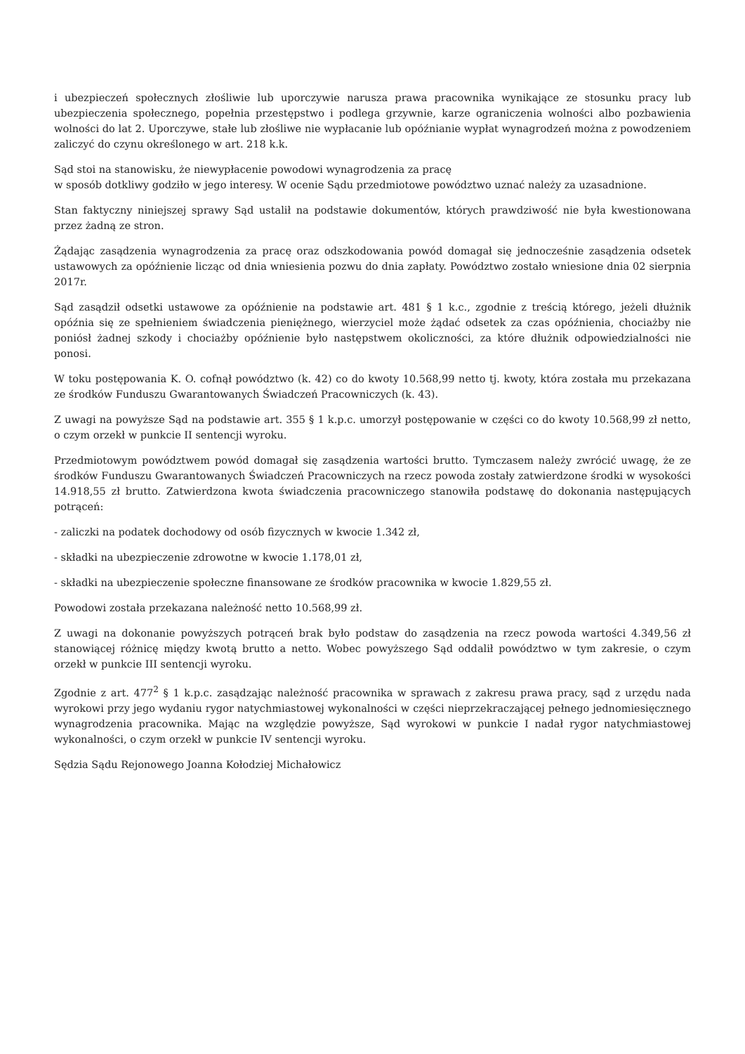i ubezpieczeń społecznych złośliwie lub uporczywie narusza prawa pracownika wynikające ze stosunku pracy lub ubezpieczenia społecznego, popełnia przestępstwo i podlega grzywnie, karze ograniczenia wolności albo pozbawienia wolności do lat 2. Uporczywe, stałe lub złośliwe nie wypłacanie lub opóźnianie wypłat wynagrodzeń można z powodzeniem zaliczyć do czynu określonego w art. 218 k.k.
Sąd stoi na stanowisku, że niewypłacenie powodowi wynagrodzenia za pracę
w sposób dotkliwy godziło w jego interesy. W ocenie Sądu przedmiotowe powództwo uznać należy za uzasadnione.
Stan faktyczny niniejszej sprawy Sąd ustalił na podstawie dokumentów, których prawdziwość nie była kwestionowana przez żadną ze stron.
Żądając zasądzenia wynagrodzenia za pracę oraz odszkodowania powód domagał się jednocześnie zasądzenia odsetek ustawowych za opóźnienie licząc od dnia wniesienia pozwu do dnia zapłaty. Powództwo zostało wniesione dnia 02 sierpnia 2017r.
Sąd zasądził odsetki ustawowe za opóźnienie na podstawie art. 481 § 1 k.c., zgodnie z treścią którego, jeżeli dłużnik opóźnia się ze spełnieniem świadczenia pieniężnego, wierzyciel może żądać odsetek za czas opóźnienia, chociażby nie poniósł żadnej szkody i chociażby opóźnienie było następstwem okoliczności, za które dłużnik odpowiedzialności nie ponosi.
W toku postępowania K. O. cofnął powództwo (k. 42) co do kwoty 10.568,99 netto tj. kwoty, która została mu przekazana ze środków Funduszu Gwarantowanych Świadczeń Pracowniczych (k. 43).
Z uwagi na powyższe Sąd na podstawie art. 355 § 1 k.p.c. umorzył postępowanie w części co do kwoty 10.568,99 zł netto, o czym orzekł w punkcie II sentencji wyroku.
Przedmiotowym powództwem powód domagał się zasądzenia wartości brutto. Tymczasem należy zwrócić uwagę, że ze środków Funduszu Gwarantowanych Świadczeń Pracowniczych na rzecz powoda zostały zatwierdzone środki w wysokości 14.918,55 zł brutto. Zatwierdzona kwota świadczenia pracowniczego stanowiła podstawę do dokonania następujących potrąceń:
- zaliczki na podatek dochodowy od osób fizycznych w kwocie 1.342 zł,
- składki na ubezpieczenie zdrowotne w kwocie 1.178,01 zł,
- składki na ubezpieczenie społeczne finansowane ze środków pracownika w kwocie 1.829,55 zł.
Powodowi została przekazana należność netto 10.568,99 zł.
Z uwagi na dokonanie powyższych potrąceń brak było podstaw do zasądzenia na rzecz powoda wartości 4.349,56 zł stanowiącej różnicę między kwotą brutto a netto. Wobec powyższego Sąd oddalił powództwo w tym zakresie, o czym orzekł w punkcie III sentencji wyroku.
Zgodnie z art. 477<sup>2</sup> § 1 k.p.c. zasądzając należność pracownika w sprawach z zakresu prawa pracy, sąd z urzędu nada wyrokowi przy jego wydaniu rygor natychmiastowej wykonalności w części nieprzekraczającej pełnego jednomiesięcznego wynagrodzenia pracownika. Mając na względzie powyższe, Sąd wyrokowi w punkcie I nadał rygor natychmiastowej wykonalności, o czym orzekł w punkcie IV sentencji wyroku.
Sędzia Sądu Rejonowego Joanna Kołodziej Michałowicz